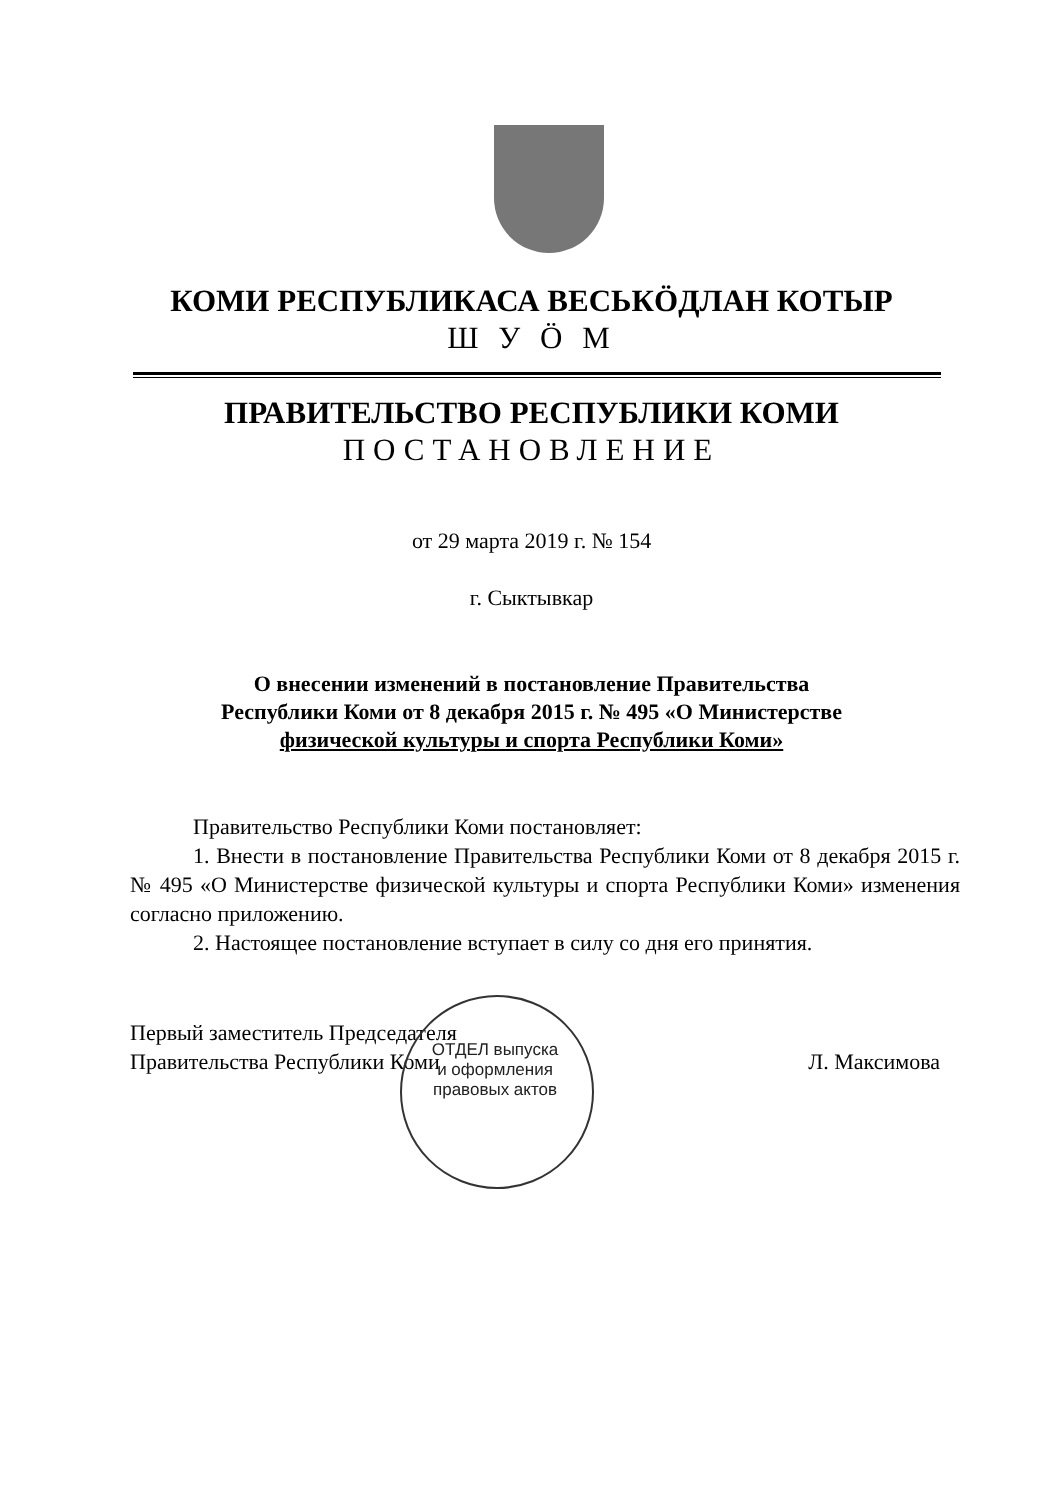КОМИ РЕСПУБЛИКАСА ВЕСЬКӦДЛАН КОТЫР
Ш У Ӧ М
ПРАВИТЕЛЬСТВО РЕСПУБЛИКИ КОМИ
ПОСТАНОВЛЕНИЕ
от 29 марта 2019 г. № 154
г. Сыктывкар
О внесении изменений в постановление Правительства
Республики Коми от 8 декабря 2015 г. № 495 «О Министерстве
физической культуры и спорта Республики Коми»
Правительство Республики Коми постановляет:
1. Внести в постановление Правительства Республики Коми от 8 декабря 2015 г. № 495 «О Министерстве физической культуры и спорта Республики Коми» изменения согласно приложению.
2. Настоящее постановление вступает в силу со дня его принятия.
Первый заместитель Председателя
Правительства Республики Коми
Л. Максимова
ОТДЕЛ выпуска и оформления правовых актов